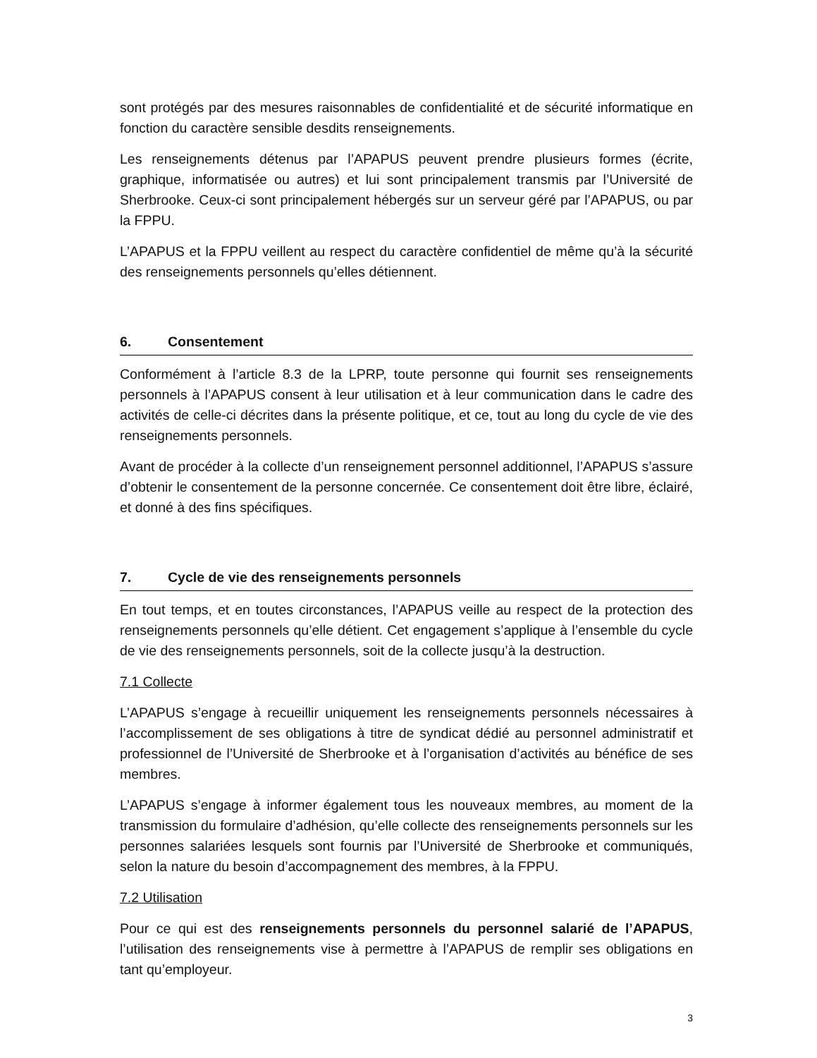sont protégés par des mesures raisonnables de confidentialité et de sécurité informatique en fonction du caractère sensible desdits renseignements.
Les renseignements détenus par l’APAPUS peuvent prendre plusieurs formes (écrite, graphique, informatisée ou autres) et lui sont principalement transmis par l’Université de Sherbrooke. Ceux-ci sont principalement hébergés sur un serveur géré par l’APAPUS, ou par la FPPU.
L’APAPUS et la FPPU veillent au respect du caractère confidentiel de même qu’à la sécurité des renseignements personnels qu’elles détiennent.
6. Consentement
Conformément à l’article 8.3 de la LPRP, toute personne qui fournit ses renseignements personnels à l’APAPUS consent à leur utilisation et à leur communication dans le cadre des activités de celle-ci décrites dans la présente politique, et ce, tout au long du cycle de vie des renseignements personnels.
Avant de procéder à la collecte d’un renseignement personnel additionnel, l’APAPUS s’assure d’obtenir le consentement de la personne concernée. Ce consentement doit être libre, éclairé, et donné à des fins spécifiques.
7. Cycle de vie des renseignements personnels
En tout temps, et en toutes circonstances, l’APAPUS veille au respect de la protection des renseignements personnels qu’elle détient. Cet engagement s’applique à l’ensemble du cycle de vie des renseignements personnels, soit de la collecte jusqu’à la destruction.
7.1 Collecte
L’APAPUS s’engage à recueillir uniquement les renseignements personnels nécessaires à l’accomplissement de ses obligations à titre de syndicat dédié au personnel administratif et professionnel de l’Université de Sherbrooke et à l’organisation d’activités au bénéfice de ses membres.
L’APAPUS s’engage à informer également tous les nouveaux membres, au moment de la transmission du formulaire d’adhésion, qu’elle collecte des renseignements personnels sur les personnes salariées lesquels sont fournis par l’Université de Sherbrooke et communiqués, selon la nature du besoin d’accompagnement des membres, à la FPPU.
7.2 Utilisation
Pour ce qui est des renseignements personnels du personnel salarié de l’APAPUS, l’utilisation des renseignements vise à permettre à l’APAPUS de remplir ses obligations en tant qu’employeur.
3